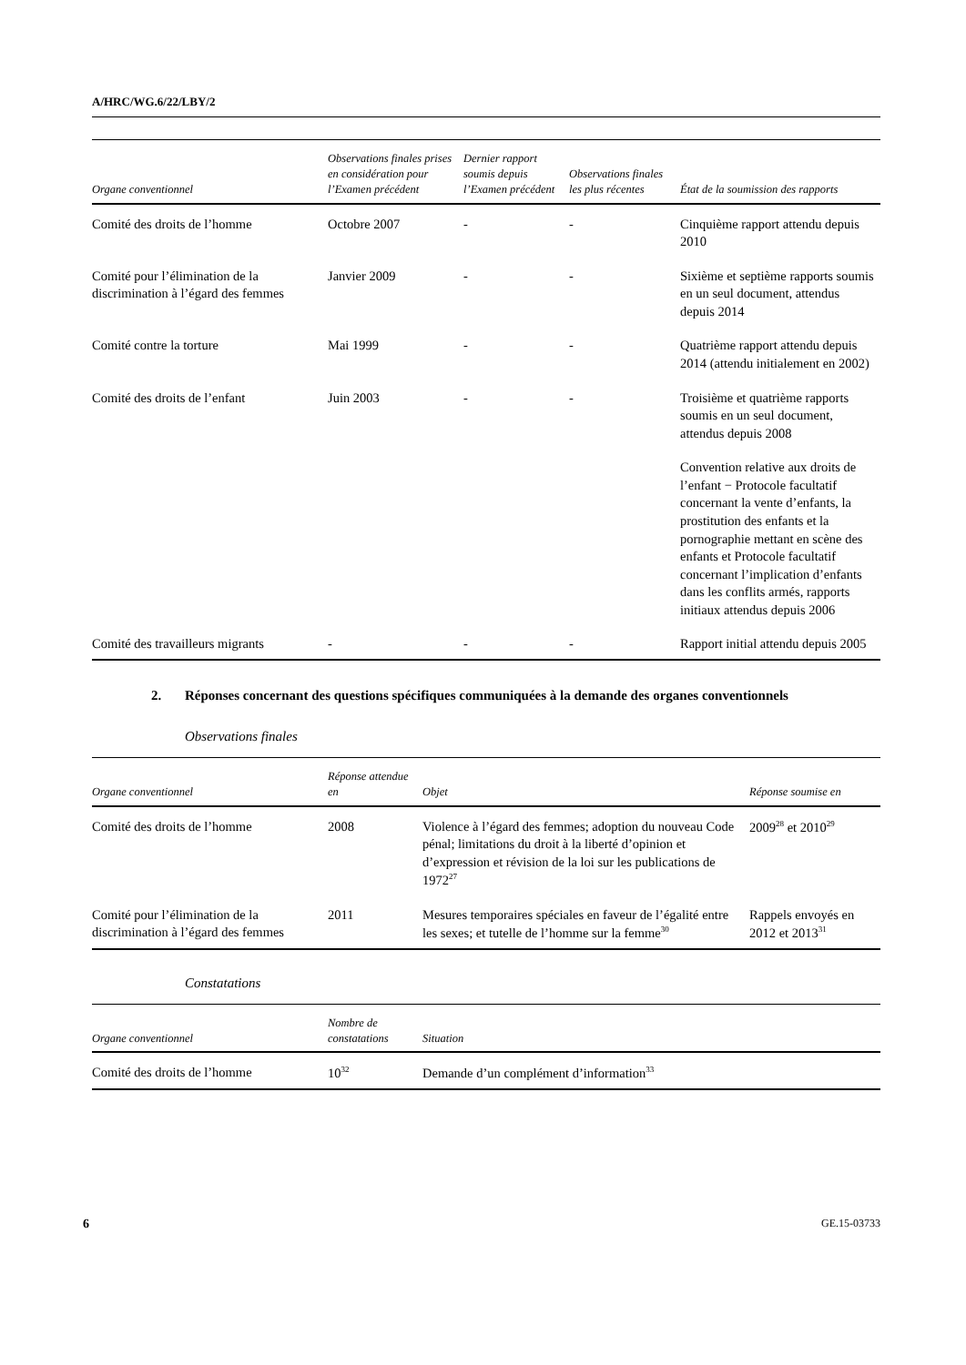A/HRC/WG.6/22/LBY/2
| Organe conventionnel | Observations finales prises en considération pour l’Examen précédent | Dernier rapport soumis depuis l’Examen précédent | Observations finales les plus récentes | État de la soumission des rapports |
| --- | --- | --- | --- | --- |
| Comité des droits de l’homme | Octobre 2007 | - | - | Cinquième rapport attendu depuis 2010 |
| Comité pour l’élimination de la discrimination à l’égard des femmes | Janvier 2009 | - | - | Sixième et septième rapports soumis en un seul document, attendus depuis 2014 |
| Comité contre la torture | Mai 1999 | - | - | Quatrième rapport attendu depuis 2014 (attendu initialement en 2002) |
| Comité des droits de l’enfant | Juin 2003 | - | - | Troisième et quatrième rapports soumis en un seul document, attendus depuis 2008 |
| | | | | Convention relative aux droits de l’enfant − Protocole facultatif concernant la vente d’enfants, la prostitution des enfants et la pornographie mettant en scène des enfants et Protocole facultatif concernant l’implication d’enfants dans les conflits armés, rapports initiaux attendus depuis 2006 |
| Comité des travailleurs migrants | - | - | - | Rapport initial attendu depuis 2005 |
2. Réponses concernant des questions spécifiques communiquées à la demande des organes conventionnels
Observations finales
| Organe conventionnel | Réponse attendue en | Objet | Réponse soumise en |
| --- | --- | --- | --- |
| Comité des droits de l’homme | 2008 | Violence à l’égard des femmes; adoption du nouveau Code pénal; limitations du droit à la liberté d’opinion et d’expression et révision de la loi sur les publications de 1972<sup>27</sup> | 2009<sup>28</sup> et 2010<sup>29</sup> |
| Comité pour l’élimination de la discrimination à l’égard des femmes | 2011 | Mesures temporaires spéciales en faveur de l’égalité entre les sexes; et tutelle de l’homme sur la femme<sup>30</sup> | Rappels envoyés en 2012 et 2013<sup>31</sup> |
Constatations
| Organe conventionnel | Nombre de constatations | Situation |
| --- | --- | --- |
| Comité des droits de l’homme | 10<sup>32</sup> | Demande d’un complément d’information<sup>33</sup> |
6 GE.15-03733